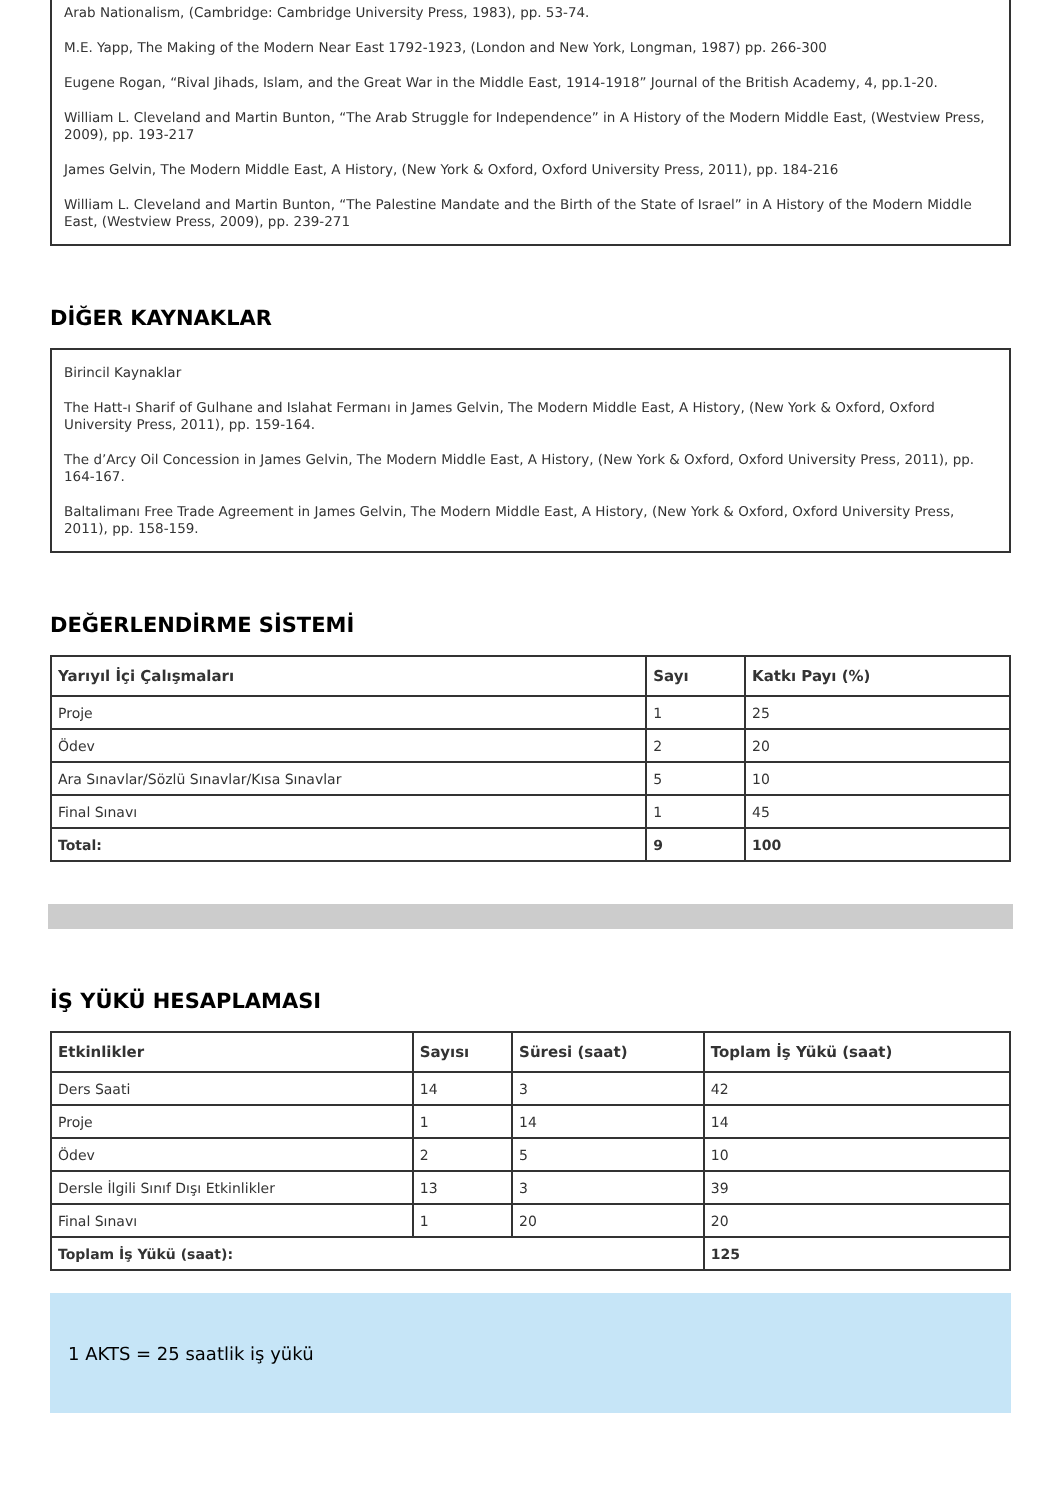Arab Nationalism, (Cambridge: Cambridge University Press, 1983), pp. 53-74.
M.E. Yapp, The Making of the Modern Near East 1792-1923, (London and New York, Longman, 1987) pp. 266-300
Eugene Rogan, “Rival Jihads, Islam, and the Great War in the Middle East, 1914-1918” Journal of the British Academy, 4, pp.1-20.
William L. Cleveland and Martin Bunton, “The Arab Struggle for Independence” in A History of the Modern Middle East, (Westview Press, 2009), pp. 193-217
James Gelvin, The Modern Middle East, A History, (New York & Oxford, Oxford University Press, 2011), pp. 184-216
William L. Cleveland and Martin Bunton, “The Palestine Mandate and the Birth of the State of Israel” in A History of the Modern Middle East, (Westview Press, 2009), pp. 239-271
DİĞER KAYNAKLAR
Birincil Kaynaklar
The Hatt-ı Sharif of Gulhane and Islahat Fermanı in James Gelvin, The Modern Middle East, A History, (New York & Oxford, Oxford University Press, 2011), pp. 159-164.
The d’Arcy Oil Concession in James Gelvin, The Modern Middle East, A History, (New York & Oxford, Oxford University Press, 2011), pp. 164-167.
Baltalimanı Free Trade Agreement in James Gelvin, The Modern Middle East, A History, (New York & Oxford, Oxford University Press, 2011), pp. 158-159.
DEĞERLENDİRME SİSTEMİ
| Yarıyıl İçi Çalışmaları | Sayı | Katkı Payı (%) |
| --- | --- | --- |
| Proje | 1 | 25 |
| Ödev | 2 | 20 |
| Ara Sınavlar/Sözlü Sınavlar/Kısa Sınavlar | 5 | 10 |
| Final Sınavı | 1 | 45 |
| Total: | 9 | 100 |
İŞ YÜKÜ HESAPLAMASI
| Etkinlikler | Sayısı | Süresi (saat) | Toplam İş Yükü (saat) |
| --- | --- | --- | --- |
| Ders Saati | 14 | 3 | 42 |
| Proje | 1 | 14 | 14 |
| Ödev | 2 | 5 | 10 |
| Dersle İlgili Sınıf Dışı Etkinlikler | 13 | 3 | 39 |
| Final Sınavı | 1 | 20 | 20 |
| Toplam İş Yükü (saat): | | | 125 |
1 AKTS = 25 saatlik iş yükü